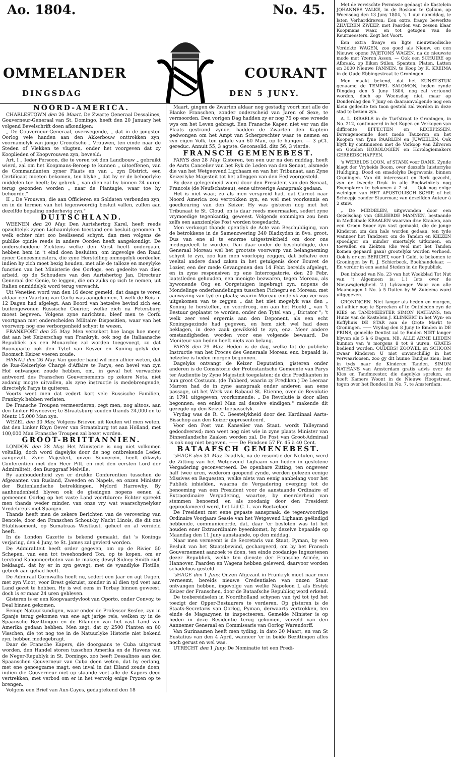Ao. 1804. No. 45.
OMMELANDER COURANT
DINGSDAG DEN 5 JUNY.
NOORD-AMERICA.
CHARLESTOWN den 26 Maart. De Zwarte Generaal Dessalines, Gouverneur-Generaal van St. Domingo, heeft den 20 January het volgend Bevelschrift doen afkondigen:
„ De Gouverneur-Generaal, overwegende, „ dat in de jongsten Oorlog vele handen aan den Akkerbouw onttrokken zyn, voornamelyk van jonge Creoolsche „ Vrouwen, ten einde naar de Steden of Vlekken te vlugten, onder het voorgeven dat zy Kooplieden of Koopvrouwen zyn, beveeld:
Art. I „ Ieder Persoon, die te voren tot den Landbouw „ gebruikt wierd, zal om het Koopmans-Beroep te kunnen „ uitoeffenen, van de Commandanten zyner Plaats en van „ zyn District, een Certificaat moeten bekomen, ten blyke „ dat hy er de behoorlyke middelen toe heeft; by gebrek „ van dien zal hy binnen 24 uuren terug gezonden worden „ naar de Plantagie, waar toe hy behoorde."
II „ De Vrouwen, die aan Officieren en Soldaten verbonden zyn, en in de termen van het tegenwoordig besluit vallen, zullen aan dezelfde bepaling onderhevig zyn."
DUITSCHLAND.
WEENEN den 20 May. Den Aartshertog Karel, heeft reeds opzichtelyk zynen Lichaamlyken toestand een besluit genomen: 't welk echter niet zoo beslissend schynt, dan men volgens de publike opinie reeds in andere Oorden heeft aangekondigt. De onderscheidene Ziektens welke den Vorst heeft ondergaan, hebben hem in 't eind doen besluiten, om ingevolge den Raad zyner Geneesmeesters, die zyne Herstelling onmogelyk oordeelen indien hy zich moet bezig houden, met alle de talloze en moeylyke functien van het Ministerie des Oorlogs, een gedeelte van dien arbeid, op de Schouders van den Aartshertog Jan, Directeur Generaal der Genie, te leggen, die om zulks op zich te nemen, uit Italien onmiddelyk word terug verwacht.
Uit Venetien word van den 16 dezer gemeld, dat daags te voren aldaar een Vaartuig van Corfu was aangekomen, 't welk de Reis in 12 Dagen had afgelegt. Aan Boord van hetzelve bevind zich een buitengewonen Russische Courier, welke zich na Petersburg moest begeven. Volgens zyne narichten, bleef men te Corfu voortgaan met onderscheiden Militaire Dispositien, waar van het voorwerp nog ene verborgenheid schynt te wezen.
FRANKFORT den 25 May. Men verzekert hoe langs hoe meer, dat aan het Keizerschap van Frankryk, ook nog de Italiaansche Republiek als een Monarchie zal worden toegevoegt, zo dat Buonaparte ook den Tytel van Keyzer en Koning gelyk den Roomsch Keizer voeren zoude.
HANAU den 26 May. Van goeder hand wil men alhier weten, dat de Rus-Keizerlyke Chargé d'Affaire te Parys, een bevel van zyn Hof ontvangen zoude hebben, om, in geval het verwachte antwoord des Franschen Gouvernements op zekere Nota, niet zodanig mogte uitvallen, als zyne instructie is medebrengende, directelyk Parys te quiteren.
Voorts weet men dat zedert kort vele Russische Familien, Frankryk hebben verlaten.
De Fransche Troupen vermeerderen, zegt men, nog altoos, aan den Linker Rhynoever; te Straatsburg zouden thands 24,000 en te Mentz 15,000 Man zyn.
WEZEL den 30 May. Volgens Brieven uit Keulen wil men weten, dat den Linker Rhyn Oever van Straatsburg tot aan Holland, met 100,000 Man Fransche Troupen zal bezet worden.
GROOT-BRITTANNIEN.
LONDON den 28 May. Het Ministerie is nog niet volkomen voltallig, doch word dageiyks door de nog ontbrekende Leden aangevult. Zyne Majesteit, onzen Souverein, heeft dikwyls Conferentien met den Heer Pitt, en met den eersten Lord der Admiraliteit, den Burggraaf Melville.
By aanhoudenheid zyn er drukke Conferentien tusschen de Afgezanten van Rusland, Zweeden en Napels, en onzen Minister der Buitenlandsche betrekkingen, Mylord Harrowby. By aanhoudenheid blyven ook de gissingen nopens eenen al gemeenen Oorlog op het vaste Land voortduren: Echter spreekt men thands weder minder, van onze vry wat waarschynelyker Vredebreuk met Spanjen.
Thands heeft men de zekere Berichten van de verovering van Bencole, door den Franschen Schout-by Nacht Linois, die dit ons Etablissement, op Sumatraas Westkust, geheel en al vernield heeft.
In de London Gazette is bekend gemaakt, dat 's Konings verjaring, den 4 Juny, te St. James zal gevierd worden.
De Admiraliteit heeft order gegeven, om op de Rivier 50 Schepen, van een tot tweehonderd Ton, op te kopen, om er terstond Kanonneerboten van te maken; dewyl Sidney Smith zich beklaagd, dat hy er in zyn gevegt, met de vyandlyke Flotille, gebrek aan gehad heeft.
De Admiraal Cornwallis heeft nu, sedert een Jaar en agt Dagen, met zyn Vloot, voor Brest gekruist, zonder in al dien tyd voet aan Land gezet te hebben. Hy is wel eens in Torbay binnen geweest, doch is er maar 24 uren gebleven.
Gisteren is er een Koopvaardyvloot van Oporto, onder Convoy, te Deal binnen gekomen.
Eenige Natuurkundigen, waar onder de Professor Sesfee, zyn in Spanje terug gekomen van ene agt jarige reis, welken zy in de Spaansche Bezittingen en de Eilanden van het vast Land van Amerika gedaan hebben. Men zegt, dat zy 2500 Planten en 80 Visschen, die tot nog toe in de Natuurlyke Historie niet bekend zyn, hebben medegebragt.
Daar de Fransche Kapers, die doorgaans te Cuba uitgerust worden, den Handel storen tusschen Amerika en de Havens van de Neger-Republyk in St. Domingo, zoo heeft Dessalines aan den Spaanschen Gouverneur van Cuba doen weten, dat hy eerlang, met ene genoegzame magt, een inval in dat Eiland zoude doen, indien die Gouverneur niet op staande voet alle de Kapers deed vertrekken, met verbod om er in het vervolg enige Pryzen op te brengen.
Volgens een Brief van Aux-Cayes, gedagtekend den 18
Maart, gingen de Zwarten aldaar nog gestadig voort met alle de Blanke Franschen, zonder onderscheid van Jaren of Sexe, te vermoorden. Den vorigen Dag hadden zy er nog 75 op ene wreede wys om het Leven gebragt. Een Fransche Kaper, niet ver van die Plaats gestrand zynde, hadden de Zwarten den Kaptein gedwongen om het Ampt van Scherprechter waar te nemen en zyn eigen Volk, ten getale van 60 Man, op te hangen. — 3 pCt. gereduc. Annuit 55, 3 agtste. Geconsolid. dito 56, 3 vierde.
FRANSCH GEMENEBEST.
PARYS den 28 May. Gisteren, ten een uur na den middag, heeft de Aarts Cancelier van het Ryk de Leden van den Senaat, alsmede die van het Wetgeevend Ligchaam en van het Tribunaat, aan Zyne Keizerlyke Majesteit tot het afleggen van den Eed voorgesteld.
By deze gelegenheid wierd door den President van den Senaat, Francois (de Neufschateau), eene uitvoerige Aanspraak gedaan.
Het is niet waar, zo als men verspreid had, dat Carnot naar Noord America zou vertrokken zyn, en wel met voorkennis en goedkeuring van den Keizer. Hy was gisteren nog met het Tribunaat te St. Cloud, en is daar reeds meermaalen, sedert zyne vrymoedige tegenkantig, geweest. Volgends sommigen zou hem zelfs een aanzienlyke Post worden toegedacht.
Men verkoopt thands opentlyk de Acte van Beschuldiging, van de betrokkene in de Samenzwering 340 Bladzyden in 8vo. groot. Dus van ene al te enorme uitgestrektheid om door ons medegedeelt te worden. Dan daar onder de beschuldigde, den Generaal Moreau wel het grootste voorwerp van belangneming schynt te zyn, zoo kan men voorlopig zeggen, dat behalve een veeltal andere daad zaken in het getuigenis door Bouvet de Lozier, een der mede Gevangenen den 14 Febr. bereids afgelegt, en in zyne responsiven op ene Interrogatorie, den 20 Febr. laatstleden gehouden, een menigte bezwaren, tegen Moreau, als bywonende Oog en Oorgetuigen ingebragt zyn, nopens de Mondelinge onderhandelingen tusschen Pichegru en Moreau, met aanwyzing van tyd en plaats; waarin Moreau eindelyk zoo ver was uitgekomen van te zeggen „ dat het niet mogelyk was den „ Koning te herstellen, en voordroeg, om aan het Hoofd „ van 't Bestuur geplaatst te worden, onder den Tytel van „ Dictator "; 't welk zeer veel ergernis aan den Deponent, als een echt Koningsgezinde had gegeven, en hem zich wel had doen beklagen, in deze zaak gewikkeld te zyn, enz. Meer andere omstandigheden worden voor ene volgende bewaard. De Moniteur van heden heeft niets van belang.
PARYS den 29 May. Heden is de dag, welke tot de publieke Instructie van het Proces des Generaals Moreau enz. bepaald is; hetzelve is heden morgen begonnen.
Dagelyks ontvangt de Keizer Deputatien, gisteren onder anderen is de Consistorie der Protestantsche Gemeente van Parys ter Audientie by Zyne Majesteit toegelaten; de drie Predikanten in hun groot Costuum, (de Tabberd, waarin zy Prediken.) De Leeraar Marron had de in zyne aanspraak onder anderen aan eene passage, uit het Werk van Rabaud St. Etienne, over de Revolutie in 1791 uitgegeven, voorkomende: „ De Revolutie is door allen begonnen; een enkel Man zal dezelve eindigen:" makende dit gezegde op den Keizer toepasselyk.
Vrydag was de R. C. Geestelykheid door den Kardinaal Aarts-Bisschop aan den Keizer gepresenteerd.
Voor den Post van Kanselier van Staat, wordt Talleyrand gedoodverwd; men weet nog niet wie in zyne plaats Minister van Binnenlandsche Zaaken worden zal. De Post van Groot-Admiraal is ook nog niet begeven. —— De Fondsen 57 Fr. 45 à 40 Cent.
BATAAFSCH GEMENEBEST.
'sHAGE den 31 May. Daadlyk, na de resumtie der Notulen, werd de Zitting van het Wetgevend Lighaam van heden in geslotene Vergadering geconverteerd. De openbare Zitting, ten ongeveer half twee uren, wederom geopend zynde, werden gelezen eenige Missives en Requesten, welke niets van eenig aanbelang voor het Publiek inhielden, waarna de Vergadering overging tot de benoeming van een President voor de aanstaande Ordinaire of Extraordinaire Vergadering, waartoe, by meerderheid van stemmen benoemd, en als zoodanig door den President geproclameerd werd, het Lid C. L. van Boetzelaer.
De President met eene gepaste aanspraak, de tegenwoordige Ordinaire Voorjaars Sessie van het Wetgevend Lighaam geëindigd hebbende, communiceerde, dat, daar 'er besloten was tot het houden ener Extraordinaire byeenkomst, hy dezelve bepaalde op Maandag den 11 Juny aanstaande, op den middag.
Naar men verneemt is de Secretaris van Staat, Pyman, by een Besluit van het Staatsbewind, gechargeerd, om by het Fransch Gouvernement aanzoek te doen, ten einde zoodanige Ingezetenen dezer Republiek, welke ten dienste der Fransche Armée, in Hannover, Paarden en Wagens hebben geleverd, daarvoor worden schadeloos gesteld.
'sHAGE den 1 Juny. Onzen Afgezant in Frankryk moet naar men verneemt, bereids nieuwe Credentialen van onzen Staat ontvangen hebben, ingevolge van welke Napoleon I, als Erstyk Keizer der Franschen, door de Bataafsche Republicq word erkend.
De toebereidselen in Noordholland schynen van tyd tot tyd het toezigt der Opper-Bestuurers te vorderen. Op gisteren is de Staats-Secretaris van Oorlog, Pyman, derwaarts vertrokken, ten einde de Magazynen te inspecteeren. Gemelde Minister is op heden in deze Residentie terug gekomen, verzeld van den Aannemer Generaal en Commissaris van Oorlog Warendorff.
Van Surinaamen heeft men tyding, in dato 30 Maart, en van St Eustatius van den 4 April, wanneer 'er in beide Bezittingen alles noch gerust en wel was.
UTRECHT den 1 Juny. De Nominatie tot een Predi-
Met de vereischte Permissie gedaagt de Kastelein JOHANNES VALKE, in de Roskam te Collum, op Woensdag den 13 Juny 1804, 's 1 uur namiddag, te laten Verharddraven; Een extra fraaye bewerkte ZILVEREN ZWEEP, met Paarden van zessen klaar Koopmans waar, en tot getogen van de Keurmeesters. Zegt het Voort.
Een extra fraaye en ligte nieuwmodische Verdekte WAGEN, zoo goed als Nieuw, en een Nieuwe opene FAJETONS WAGEN, na de nieuwste mode met Yzeren Assen. — Ook een SCHUIRE op Afbraak, op Eiken Stilen, Spanten, Platen, Latten en 3000 Nieuwe PANNEN, te Koop by K. KREIMA in de Oude Ebbingestraat te Groningen.
Men maakt bekend, dat het KUNST-STUK genaamd de TEMPEL SALOMON, heden zynde Dingdag den 5 Juny 1804, nog zal vertoond worden, doch op Woensdag niet, maar op Donderdag den 7 Juny en daaraanvolgende nog een klein gedeelte ten toon gesteld zal worden in deze stad te bezien zyn.
A. L. ISRAELS in de Turfstraat te Groningen, in No. 212, continueerd in het Kopen en Verkopen van diffirente EFFECTEN en RECEPISSEN. Bovengenoemde doet mede Tauxeren en het Koopen van fyne PAARLEN en JUWEELEN. Ook blyft hy continueren met de Verkoop van Zilveren en Gouden HOROLOGIEN en Horologiemakers GEREEDSCHAPPEN.
's WERELDS LOON, of STANK voor DANK. Zynde klagt der Vryheids Boom, over deszelfs luisterryke Huldiging, Dood en smadelyke Begravenis, binnen Groningen. Van dit interessant en Rerk gezocht, zyn de tweede Druk in alle Boekwinkels nog Exemplaren te bekomen à 2 st. — Ook nog enige weinigen van HET APOSTOLISCH SCHIP, of het Scheepje zonder Stuurman; van dezelfden Auteur à 2 stuiv.
„ De MIDDELEN, uitgevonden door een Gezelschap van GELEERDE MANNEN, bestaande in Medicinale KRAALEN waarvan drie Kraalen, aan een Groen Snoer zyn vast gemaakt, die de jonge Kinderen om den hals worden gedaan, ten tyde wanneer het Tandzeer, om de Tanden en KIEZEN spoediger en minder smertelyk uitkomen, en toevallen en Ziekten (die veel met het Tanden komen gepaard gaan) grootelyks worden verhoed. Ook is er een BERICHT, voor 1 Guld. te bekomen te Groningen by R. J. Schierbeek, Boekhandelaar. — En verder in een aantal Steden in de Republiek.
Den inhoud van No. 23 van het Weekblad Tot Nut van 't Algemeen is: 1.) Iets over de Nieuwsgierigheid. 2.) Lykzanger. Waar van alle Maandagen 1 No. à 5 Duiten by W. Zuidema word uitgegeven.
GRONINGEN. Niet langer als heden en morgen, zal alhier nog te Spreeken of te Ontbieden zyn de KIES en TANDMEESTER SIMON NATHANS, ten Huize van de Kastelein J. KLINKERT in het Wyn- en Koffyhuis DE STAR aan de Grote Markt te Groningen. —— Vrydag den 8 Juny te Emden in DE PRINS, gemelde Dentist zal te Emden NIET langer blyven als 5 à 6 Dagen. NB. ALLE ARME LIEDEN kunnen van 's morgens 8 tot 9 uuren, GRATIS bediend worden. OUDERS! ZOOWEL en SCHOON zwaar Kinderen U niet onverschillig in het verwaarloosen, zoo gy dit hunne Tandjes zien; laat in tyds naar de Kinderen Tanden. SIMON NATHANS van Amsterdam gratis advis over de Kies en Tandmeester, die dagelyks spreken, en heeft Kamers Woont in de Nieuwe Hoogstraat, tegen over het Rondeel in No. 7, te Amsterdam.